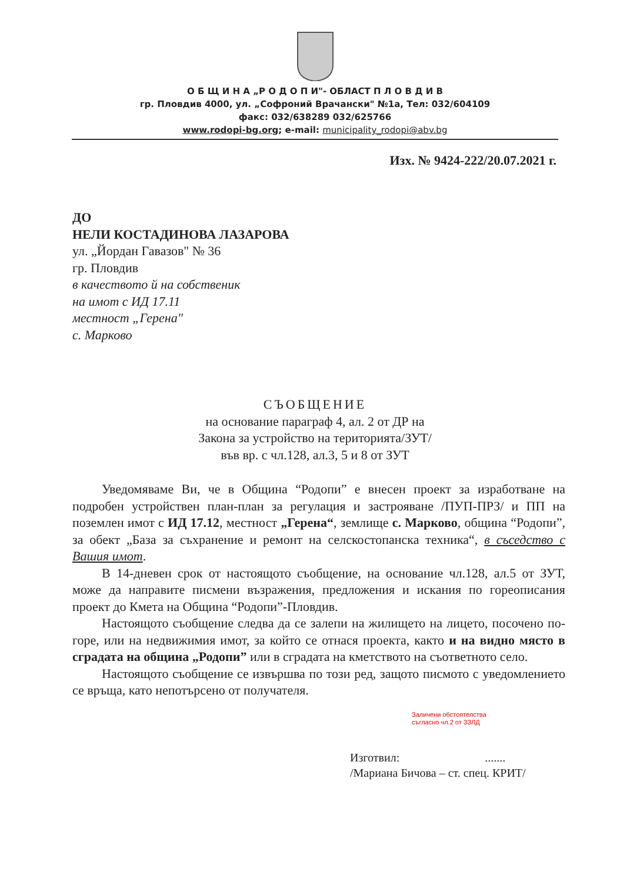О Б Щ И Н А „Р О Д О П И"- ОБЛАСТ П Л О В Д И В
гр. Пловдив 4000, ул. „Софроний Врачански" №1а, Тел: 032/604109
факс: 032/638289 032/625766
www.rodopi-bg.org; e-mail: municipality_rodopi@abv.bg
Изх. № 9424-222/20.07.2021 г.
ДО
НЕЛИ КОСТАДИНОВА ЛАЗАРОВА
ул. „Йордан Гавазов" № 36
гр. Пловдив
в качеството й на собственик
на имот с ИД 17.11
местност „Герена"
с. Марково
СЪОБЩЕНИЕ
на основание параграф 4, ал. 2 от ДР на
Закона за устройство на територията/ЗУТ/
във вр. с чл.128, ал.3, 5 и 8 от ЗУТ
Уведомяваме Ви, че в Община “Родопи” е внесен проект за изработване на подробен устройствен план-план за регулация и застрояване /ПУП-ПРЗ/ и ПП на поземлен имот с ИД 17.12, местност „Герена“, землище с. Марково, община “Родопи”, за обект „База за съхранение и ремонт на селскостопанска техника“, в съседство с Вашия имот.
В 14-дневен срок от настоящото съобщение, на основание чл.128, ал.5 от ЗУТ, може да направите писмени възражения, предложения и искания по гореописания проект до Кмета на Община “Родопи”-Пловдив.
Настоящото съобщение следва да се залепи на жилището на лицето, посочено по-горе, или на недвижимия имот, за който се отнася проекта, както и на видно място в сградата на община „Родопи” или в сградата на кметството на съответното село.
Настоящото съобщение се извършва по този ред, защото писмото с уведомлението се връща, като непотърсено от получателя.
Заличени обстоятелства
съгласно чл.2 от ЗЗЛД
Изготвил: .......
/Мариана Бичова – ст. спец. КРИТ/